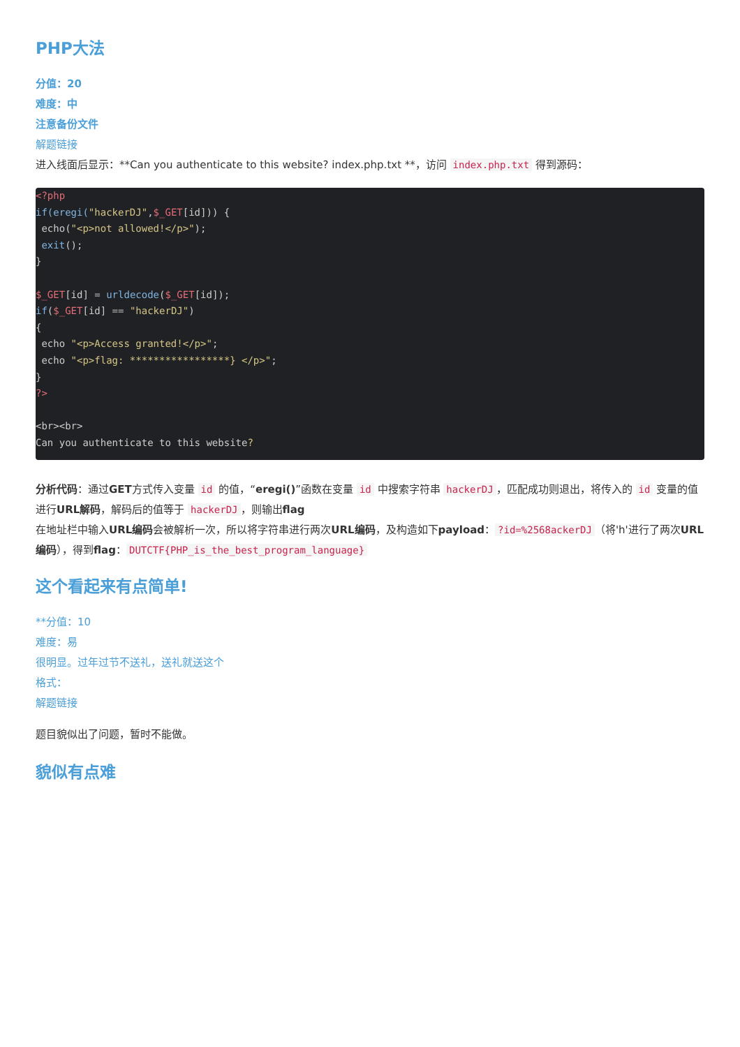PHP大法
分值：20
难度：中
注意备份文件
解题链接
进入线面后显示：**Can you authenticate to this website? index.php.txt **，访问 index.php.txt 得到源码：
<?php
if(eregi("hackerDJ",$_GET[id])) {
 echo("<p>not allowed!</p>");
 exit();
}

$_GET[id] = urldecode($_GET[id]);
if($_GET[id] == "hackerDJ")
{
 echo "<p>Access granted!</p>";
 echo "<p>flag: *****************} </p>";
}
?>

<br><br>
Can you authenticate to this website?
分析代码：通过GET方式传入变量 id 的值，“eregi()”函数在变量 id 中搜索字符串 hackerDJ ，匹配成功则退出，将传入的 id 变量的值进行URL解码，解码后的值等于 hackerDJ ，则输出flag
在地址栏中输入URL编码会被解析一次，所以将字符串进行两次URL编码，及构造如下payload：?id=%2568ackerDJ （将'h'进行了两次URL编码），得到flag： DUTCTF{PHP_is_the_best_program_language}
这个看起来有点简单!
**分值：10
难度：易
很明显。过年过节不送礼，送礼就送这个
格式：
解题链接
题目貌似出了问题，暂时不能做。
貌似有点难